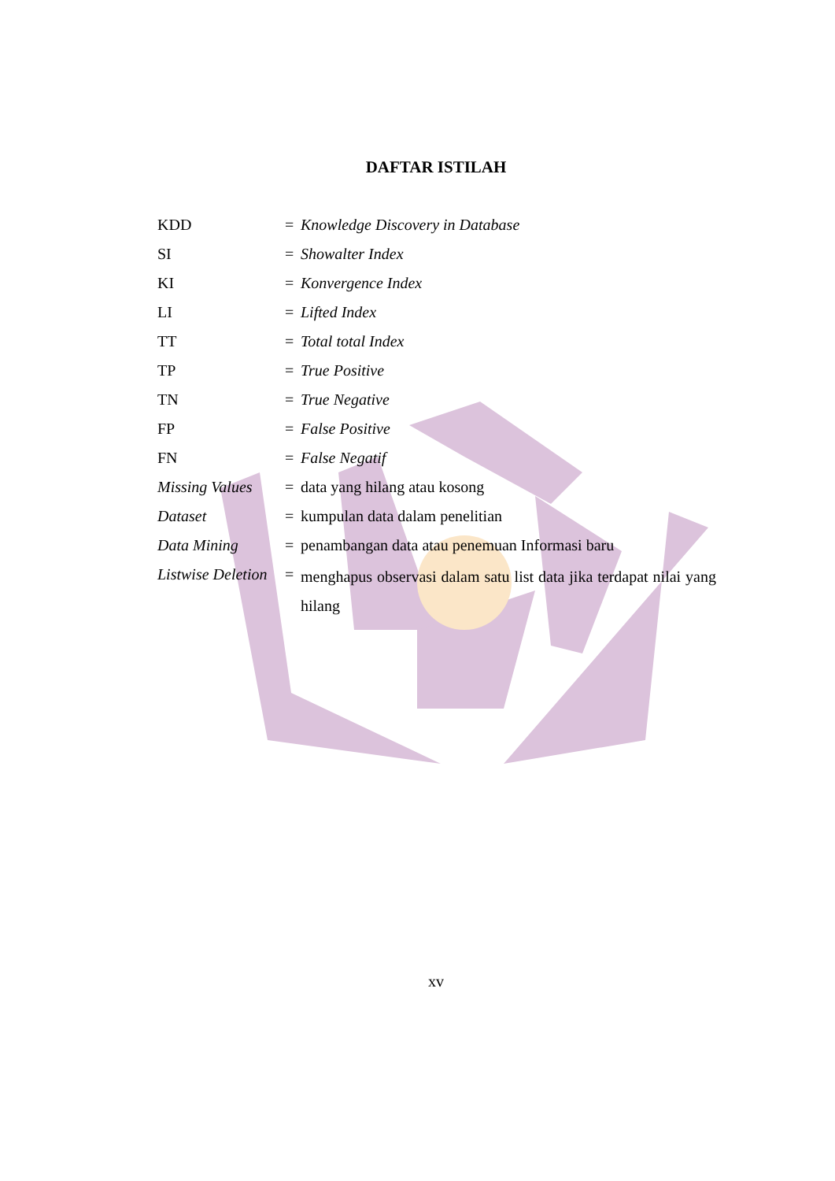DAFTAR ISTILAH
| KDD | = | Knowledge Discovery in Database |
| SI | = | Showalter Index |
| KI | = | Konvergence Index |
| LI | = | Lifted Index |
| TT | = | Total total Index |
| TP | = | True Positive |
| TN | = | True Negative |
| FP | = | False Positive |
| FN | = | False Negatif |
| Missing Values | = | data yang hilang atau kosong |
| Dataset | = | kumpulan data dalam penelitian |
| Data Mining | = | penambangan data atau penemuan Informasi baru |
| Listwise Deletion | = | menghapus observasi dalam satu list data jika terdapat nilai yang hilang |
xv